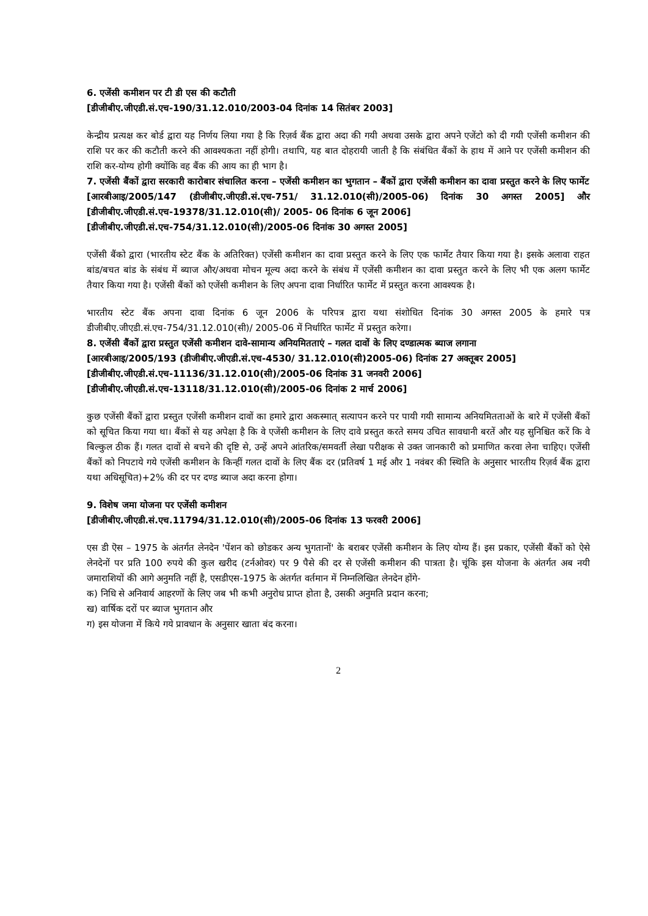6. एजेंसी कमीशन पर टी डी एस की कटौती
[डीजीबीए.जीएडी.सं.एच-190/31.12.010/2003-04 दिनांक 14 सितंबर 2003]
केन्द्रीय प्रत्यक्ष कर बोर्ड द्वारा यह निर्णय लिया गया है कि रिज़र्व बैंक द्वारा अदा की गयी अथवा उसके द्वारा अपने एजेंटो को दी गयी एजेंसी कमीशन की राशि पर कर की कटौती करने की आवश्यकता नहीं होगी। तथापि, यह बात दोहरायी जाती है कि संबंधित बैंकों के हाथ में आने पर एजेंसी कमीशन की राशि कर-योग्य होगी क्योंकि वह बैंक की आय का ही भाग है।
7. एजेंसी बैंकों द्वारा सरकारी कारोबार संचालित करना – एजेंसी कमीशन का भुगतान – बैंकों द्वारा एजेंसी कमीशन का दावा प्रस्तुत करने के लिए फार्मेट
[आरबीआइ/2005/147 (डीजीबीए.जीएडी.सं.एच-751/ 31.12.010(सी)/2005-06) दिनांक 30 अगस्त 2005] और [डीजीबीए.जीएडी.सं.एच-19378/31.12.010(सी)/ 2005- 06 दिनांक 6 जून 2006]
[डीजीबीए.जीएडी.सं.एच-754/31.12.010(सी)/2005-06 दिनांक 30 अगस्त 2005]
एजेंसी बैंको द्वारा (भारतीय स्टेट बैंक के अतिरिक्त) एजेंसी कमीशन का दावा प्रस्तुत करने के लिए एक फार्मेट तैयार किया गया है। इसके अलावा राहत बांड/बचत बांड के संबंध में ब्याज और/अथवा मोचन मूल्य अदा करने के संबंध में एजेंसी कमीशन का दावा प्रस्तुत करने के लिए भी एक अलग फार्मेट तैयार किया गया है। एजेंसी बैंकों को एजेंसी कमीशन के लिए अपना दावा निर्धारित फार्मेट में प्रस्तुत करना आवश्यक है।
भारतीय स्टेट बैंक अपना दावा दिनांक 6 जून 2006 के परिपत्र द्वारा यथा संशोधित दिनांक 30 अगस्त 2005 के हमारे पत्र डीजीबीए.जीएडी.सं.एच-754/31.12.010(सी)/ 2005-06 में निर्धारित फार्मेट में प्रस्तुत करेगा।
8. एजेंसी बैंकों द्वारा प्रस्तुत एजेंसी कमीशन दावे-सामान्य अनियमितताएं – गलत दावों के लिए दण्डात्मक ब्याज लगाना
[आरबीआइ/2005/193 (डीजीबीए.जीएडी.सं.एच-4530/ 31.12.010(सी)2005-06) दिनांक 27 अक्तूबर 2005]
[डीजीबीए.जीएडी.सं.एच-11136/31.12.010(सी)/2005-06 दिनांक 31 जनवरी 2006]
[डीजीबीए.जीएडी.सं.एच-13118/31.12.010(सी)/2005-06 दिनांक 2 मार्च 2006]
कुछ एजेंसी बैंकों द्वारा प्रस्तुत एजेंसी कमीशन दावों का हमारे द्वारा अकस्मात् सत्यापन करने पर पायी गयी सामान्य अनियमितताओं के बारे में एजेंसी बैंकों को सूचित किया गया था। बैंकों से यह अपेक्षा है कि वे एजेंसी कमीशन के लिए दावे प्रस्तुत करते समय उचित सावधानी बरतें और यह सुनिश्चित करें कि वे बिल्कुल ठीक हैं। गलत दावों से बचने की दृष्टि से, उन्हें अपने आंतरिक/समवर्ती लेखा परीक्षक से उक्त जानकारी को प्रमाणित करवा लेना चाहिए। एजेंसी बैंकों को निपटाये गये एजेंसी कमीशन के किन्हीं गलत दावों के लिए बैंक दर (प्रतिवर्ष 1 मई और 1 नवंबर की स्थिति के अनुसार भारतीय रिज़र्व बैंक द्वारा यथा अधिसूचित)+2% की दर पर दण्ड ब्याज अदा करना होगा।
9. विशेष जमा योजना पर एजेंसी कमीशन
[डीजीबीए.जीएडी.सं.एच.11794/31.12.010(सी)/2005-06 दिनांक 13 फरवरी 2006]
एस डी ऎस – 1975 के अंतर्गत लेनदेन 'पेंशन को छोडकर अन्य भुगतानों' के बराबर एजेंसी कमीशन के लिए योग्य हैं। इस प्रकार, एजेंसी बैंकों को ऐसे लेनदेनों पर प्रति 100 रुपये की कुल खरीद (टर्नओवर) पर 9 पैसे की दर से एजेंसी कमीशन की पात्रता है। चूंकि इस योजना के अंतर्गत अब नयी जमाराशियों की आगे अनुमति नहीं है, एसडीएस-1975 के अंतर्गत वर्तमान में निम्नलिखित लेनदेन होंगे-
क) निधि से अनिवार्य आहरणों के लिए जब भी कभी अनुरोध प्राप्त होता है, उसकी अनुमति प्रदान करना;
ख) वार्षिक दरों पर ब्याज भुगतान और
ग) इस योजना में किये गये प्रावधान के अनुसार खाता बंद करना।
2